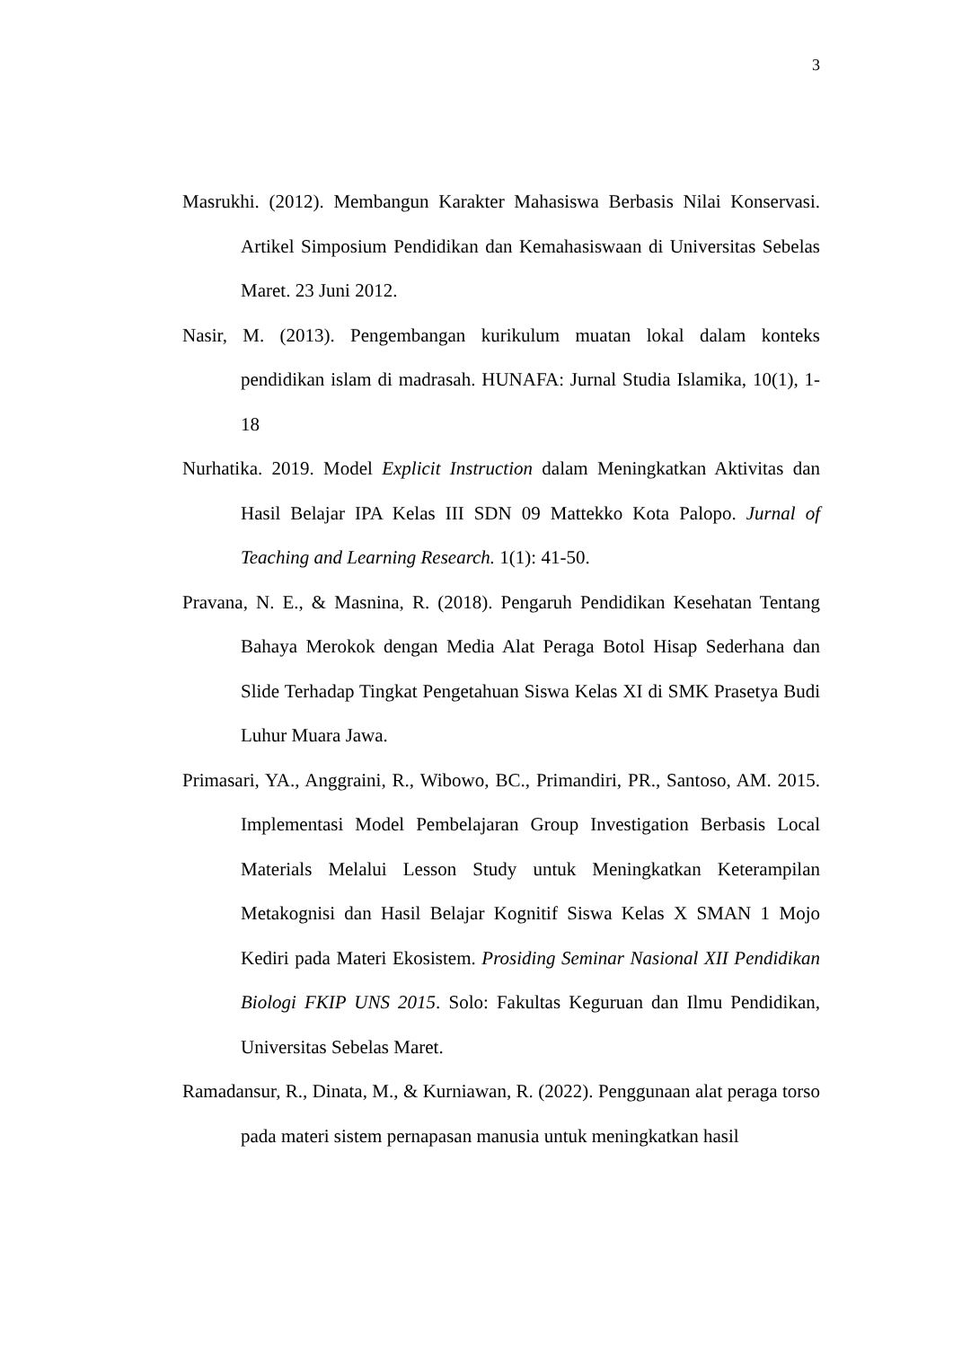3
Masrukhi. (2012). Membangun Karakter Mahasiswa Berbasis Nilai Konservasi. Artikel Simposium Pendidikan dan Kemahasiswaan di Universitas Sebelas Maret. 23 Juni 2012.
Nasir, M. (2013). Pengembangan kurikulum muatan lokal dalam konteks pendidikan islam di madrasah. HUNAFA: Jurnal Studia Islamika, 10(1), 1-18
Nurhatika. 2019. Model Explicit Instruction dalam Meningkatkan Aktivitas dan Hasil Belajar IPA Kelas III SDN 09 Mattekko Kota Palopo. Jurnal of Teaching and Learning Research. 1(1): 41-50.
Pravana, N. E., & Masnina, R. (2018). Pengaruh Pendidikan Kesehatan Tentang Bahaya Merokok dengan Media Alat Peraga Botol Hisap Sederhana dan Slide Terhadap Tingkat Pengetahuan Siswa Kelas XI di SMK Prasetya Budi Luhur Muara Jawa.
Primasari, YA., Anggraini, R., Wibowo, BC., Primandiri, PR., Santoso, AM. 2015. Implementasi Model Pembelajaran Group Investigation Berbasis Local Materials Melalui Lesson Study untuk Meningkatkan Keterampilan Metakognisi dan Hasil Belajar Kognitif Siswa Kelas X SMAN 1 Mojo Kediri pada Materi Ekosistem. Prosiding Seminar Nasional XII Pendidikan Biologi FKIP UNS 2015. Solo: Fakultas Keguruan dan Ilmu Pendidikan, Universitas Sebelas Maret.
Ramadansur, R., Dinata, M., & Kurniawan, R. (2022). Penggunaan alat peraga torso pada materi sistem pernapasan manusia untuk meningkatkan hasil